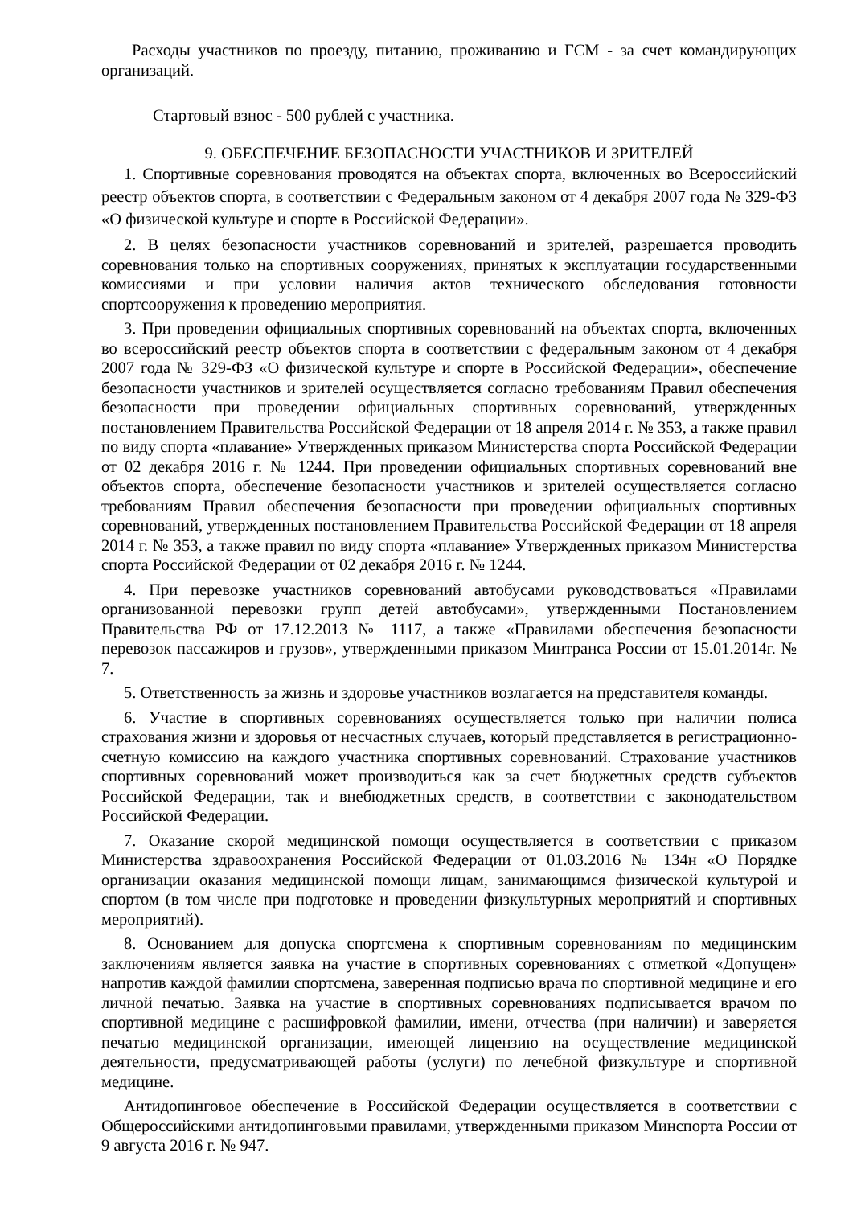Расходы участников по проезду, питанию, проживанию и ГСМ - за счет командирующих организаций.
Стартовый взнос - 500 рублей с участника.
9. ОБЕСПЕЧЕНИЕ БЕЗОПАСНОСТИ УЧАСТНИКОВ И ЗРИТЕЛЕЙ
1. Спортивные соревнования проводятся на объектах спорта, включенных во Всероссийский реестр объектов спорта, в соответствии с Федеральным законом от 4 декабря 2007 года № 329-ФЗ «О физической культуре и спорте в Российской Федерации».
2. В целях безопасности участников соревнований и зрителей, разрешается проводить соревнования только на спортивных сооружениях, принятых к эксплуатации государственными комиссиями и при условии наличия актов технического обследования готовности спортсооружения к проведению мероприятия.
3. При проведении официальных спортивных соревнований на объектах спорта, включенных во всероссийский реестр объектов спорта в соответствии с федеральным законом от 4 декабря 2007 года № 329-ФЗ «О физической культуре и спорте в Российской Федерации», обеспечение безопасности участников и зрителей осуществляется согласно требованиям Правил обеспечения безопасности при проведении официальных спортивных соревнований, утвержденных постановлением Правительства Российской Федерации от 18 апреля 2014 г. № 353, а также правил по виду спорта «плавание» Утвержденных приказом Министерства спорта Российской Федерации от 02 декабря 2016 г. № 1244. При проведении официальных спортивных соревнований вне объектов спорта, обеспечение безопасности участников и зрителей осуществляется согласно требованиям Правил обеспечения безопасности при проведении официальных спортивных соревнований, утвержденных постановлением Правительства Российской Федерации от 18 апреля 2014 г. № 353, а также правил по виду спорта «плавание» Утвержденных приказом Министерства спорта Российской Федерации от 02 декабря 2016 г. № 1244.
4. При перевозке участников соревнований автобусами руководствоваться «Правилами организованной перевозки групп детей автобусами», утвержденными Постановлением Правительства РФ от 17.12.2013 № 1117, а также «Правилами обеспечения безопасности перевозок пассажиров и грузов», утвержденными приказом Минтранса России от 15.01.2014г. № 7.
5. Ответственность за жизнь и здоровье участников возлагается на представителя команды.
6. Участие в спортивных соревнованиях осуществляется только при наличии полиса страхования жизни и здоровья от несчастных случаев, который представляется в регистрационно-счетную комиссию на каждого участника спортивных соревнований. Страхование участников спортивных соревнований может производиться как за счет бюджетных средств субъектов Российской Федерации, так и внебюджетных средств, в соответствии с законодательством Российской Федерации.
7. Оказание скорой медицинской помощи осуществляется в соответствии с приказом Министерства здравоохранения Российской Федерации от 01.03.2016 № 134н «О Порядке организации оказания медицинской помощи лицам, занимающимся физической культурой и спортом (в том числе при подготовке и проведении физкультурных мероприятий и спортивных мероприятий).
8. Основанием для допуска спортсмена к спортивным соревнованиям по медицинским заключениям является заявка на участие в спортивных соревнованиях с отметкой «Допущен» напротив каждой фамилии спортсмена, заверенная подписью врача по спортивной медицине и его личной печатью. Заявка на участие в спортивных соревнованиях подписывается врачом по спортивной медицине с расшифровкой фамилии, имени, отчества (при наличии) и заверяется печатью медицинской организации, имеющей лицензию на осуществление медицинской деятельности, предусматривающей работы (услуги) по лечебной физкультуре и спортивной медицине.
Антидопинговое обеспечение в Российской Федерации осуществляется в соответствии с Общероссийскими антидопинговыми правилами, утвержденными приказом Минспорта России от 9 августа 2016 г. № 947.